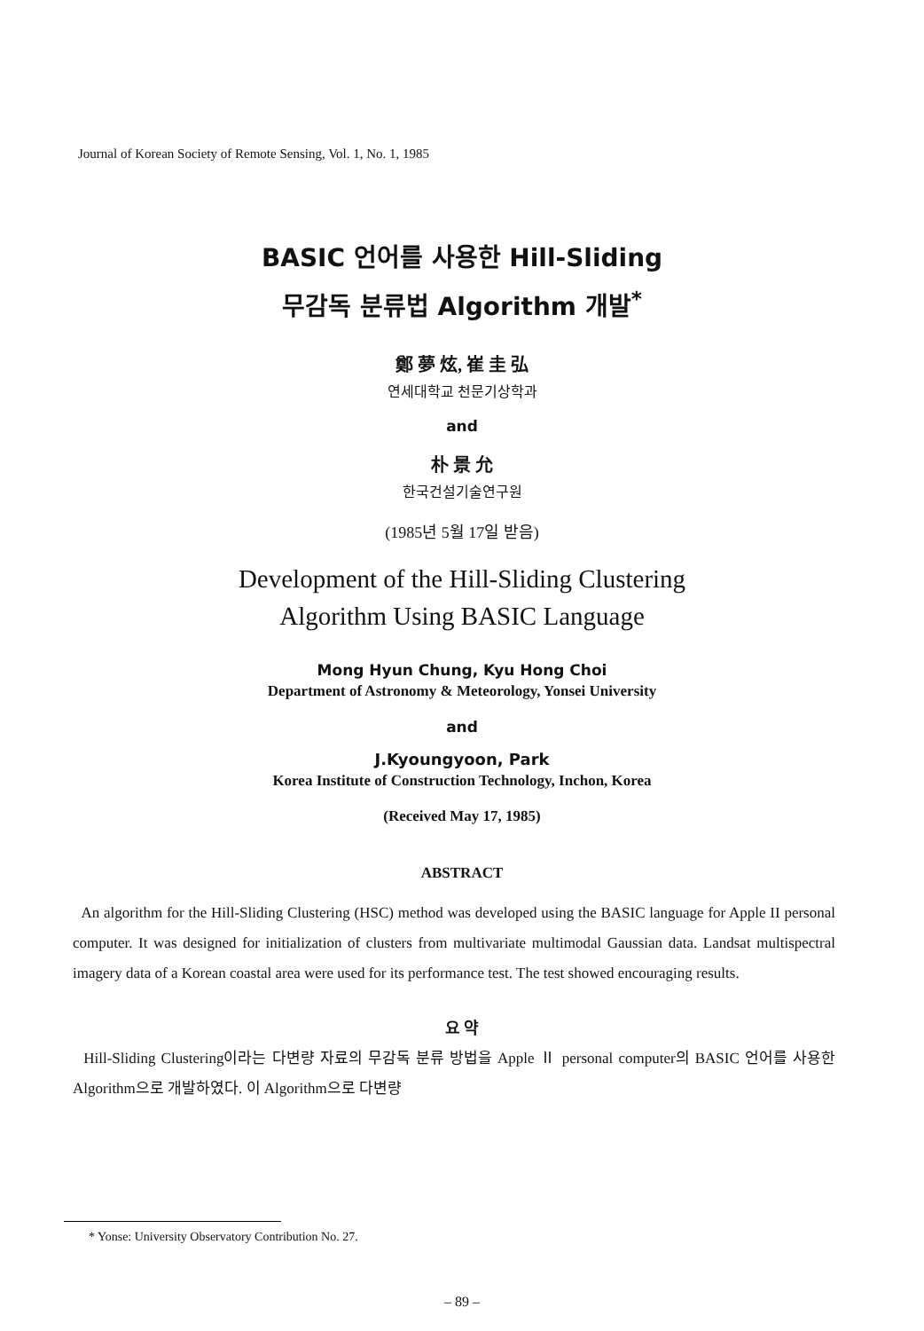Journal of Korean Society of Remote Sensing, Vol. 1, No. 1, 1985
BASIC 언어를 사용한 Hill-Sliding
무감독 분류법 Algorithm 개발<sup>*</sup>
鄭 夢 炫, 崔 圭 弘
연세대학교 천문기상학과
and
朴 景 允
한국건설기술연구원
(1985년 5월 17일 받음)
Development of the Hill-Sliding Clustering
Algorithm Using BASIC Language
Mong Hyun Chung, Kyu Hong Choi
Department of Astronomy & Meteorology, Yonsei University
and
J.Kyoungyoon, Park
Korea Institute of Construction Technology, Inchon, Korea
(Received May 17, 1985)
ABSTRACT
An algorithm for the Hill-Sliding Clustering (HSC) method was developed using the BASIC language for Apple II personal computer. It was designed for initialization of clusters from multivariate multimodal Gaussian data. Landsat multispectral imagery data of a Korean coastal area were used for its performance test. The test showed encouraging results.
요 약
Hill-Sliding Clustering이라는 다변량 자료의 무감독 분류 방법을 Apple Ⅱ personal computer의 BASIC 언어를 사용한 Algorithm으로 개발하였다. 이 Algorithm으로 다변량
* Yonse: University Observatory Contribution No. 27.
– 89 –